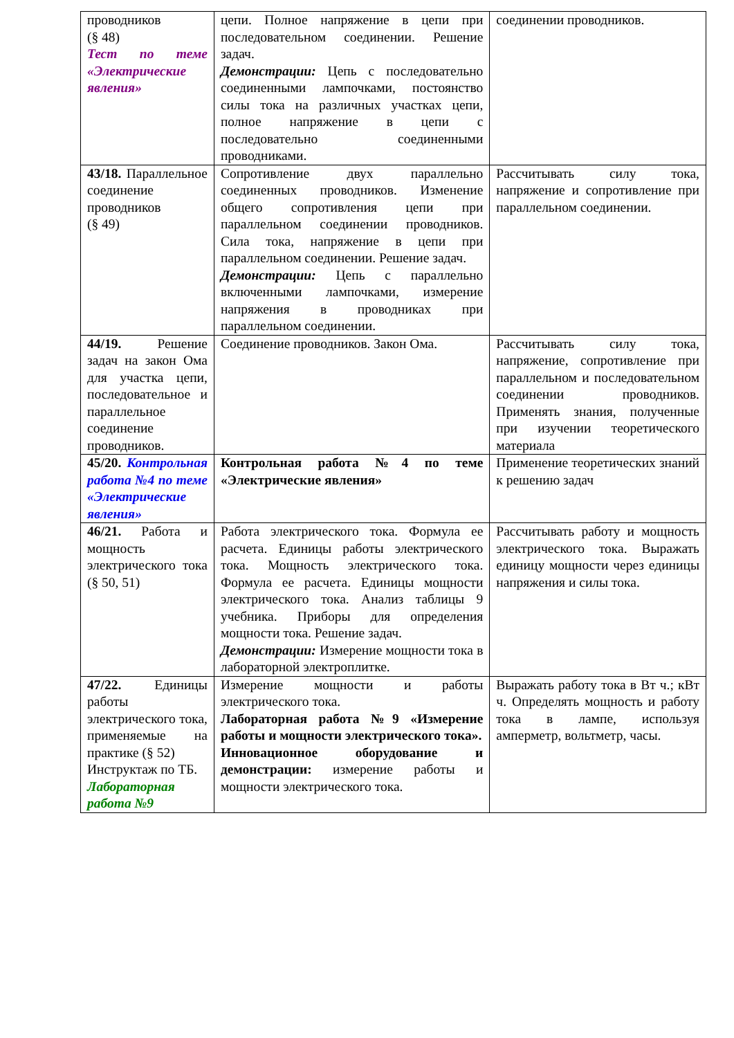| проводников (§ 48) Тест по теме «Электрические явления» | цепи. Полное напряжение в цепи при последовательном соединении. Решение задач. Демонстрации: Цепь с последовательно соединенными лампочками, постоянство силы тока на различных участках цепи, полное напряжение в цепи с последовательно соединенными проводниками. | соединении проводников. |
| 43/18. Параллельное соединение проводников (§ 49) | Сопротивление двух параллельно соединенных проводников. Изменение общего сопротивления цепи при параллельном соединении проводников. Сила тока, напряжение в цепи при параллельном соединении. Решение задач. Демонстрации: Цепь с параллельно включенными лампочками, измерение напряжения в проводниках при параллельном соединении. | Рассчитывать силу тока, напряжение и сопротивление при параллельном соединении. |
| 44/19. Решение задач на закон Ома для участка цепи, последовательное и параллельное соединение проводников. | Соединение проводников. Закон Ома. | Рассчитывать силу тока, напряжение, сопротивление при параллельном и последовательном соединении проводников. Применять знания, полученные при изучении теоретического материала |
| 45/20. Контрольная работа №4 по теме «Электрические явления» | Контрольная работа №4 по теме «Электрические явления» | Применение теоретических знаний к решению задач |
| 46/21. Работа и мощность электрического тока (§ 50, 51) | Работа электрического тока. Формула ее расчета. Единицы работы электрического тока. Мощность электрического тока. Формула ее расчета. Единицы мощности электрического тока. Анализ таблицы 9 учебника. Приборы для определения мощности тока. Решение задач. Демонстрации: Измерение мощности тока в лабораторной электроплитке. | Рассчитывать работу и мощность электрического тока. Выражать единицу мощности через единицы напряжения и силы тока. |
| 47/22. Единицы работы электрического тока, применяемые на практике (§ 52) Инструктаж по ТБ. Лабораторная работа №9 | Измерение мощности и работы электрического тока. Лабораторная работа №9 «Измерение работы и мощности электрического тока». Инновационное оборудование и демонстрации: измерение работы и мощности электрического тока. | Выражать работу тока в Вт ч.; кВт ч. Определять мощность и работу тока в лампе, используя амперметр, вольтметр, часы. |